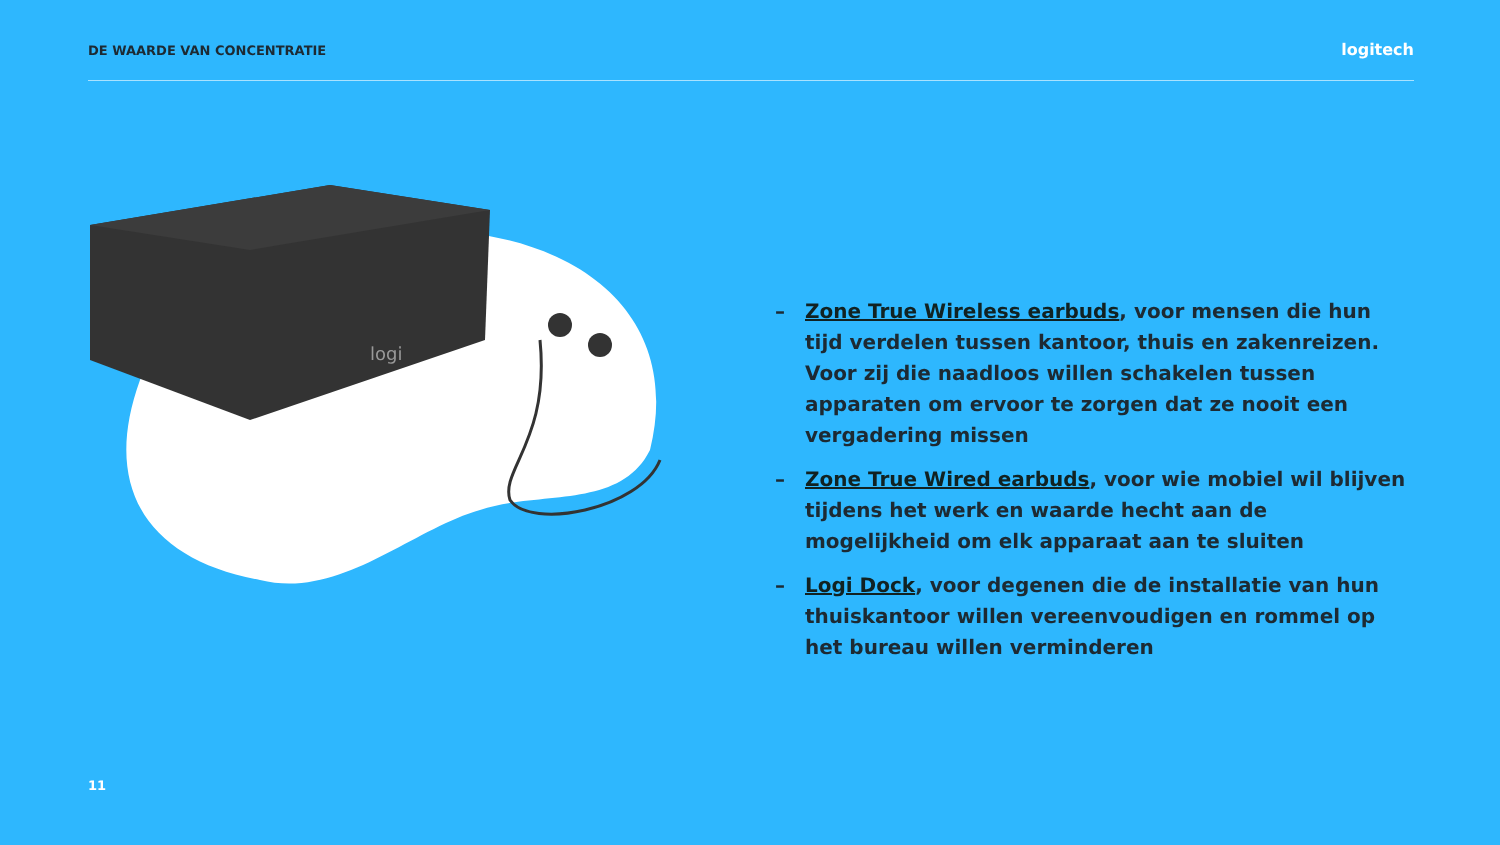DE WAARDE VAN CONCENTRATIE
logitech
logi
– Zone True Wireless earbuds, voor mensen die hun tijd verdelen tussen kantoor, thuis en zakenreizen. Voor zij die naadloos willen schakelen tussen apparaten om ervoor te zorgen dat ze nooit een vergadering missen
– Zone True Wired earbuds, voor wie mobiel wil blijven tijdens het werk en waarde hecht aan de mogelijkheid om elk apparaat aan te sluiten
– Logi Dock, voor degenen die de installatie van hun thuiskantoor willen vereenvoudigen en rommel op het bureau willen verminderen
11